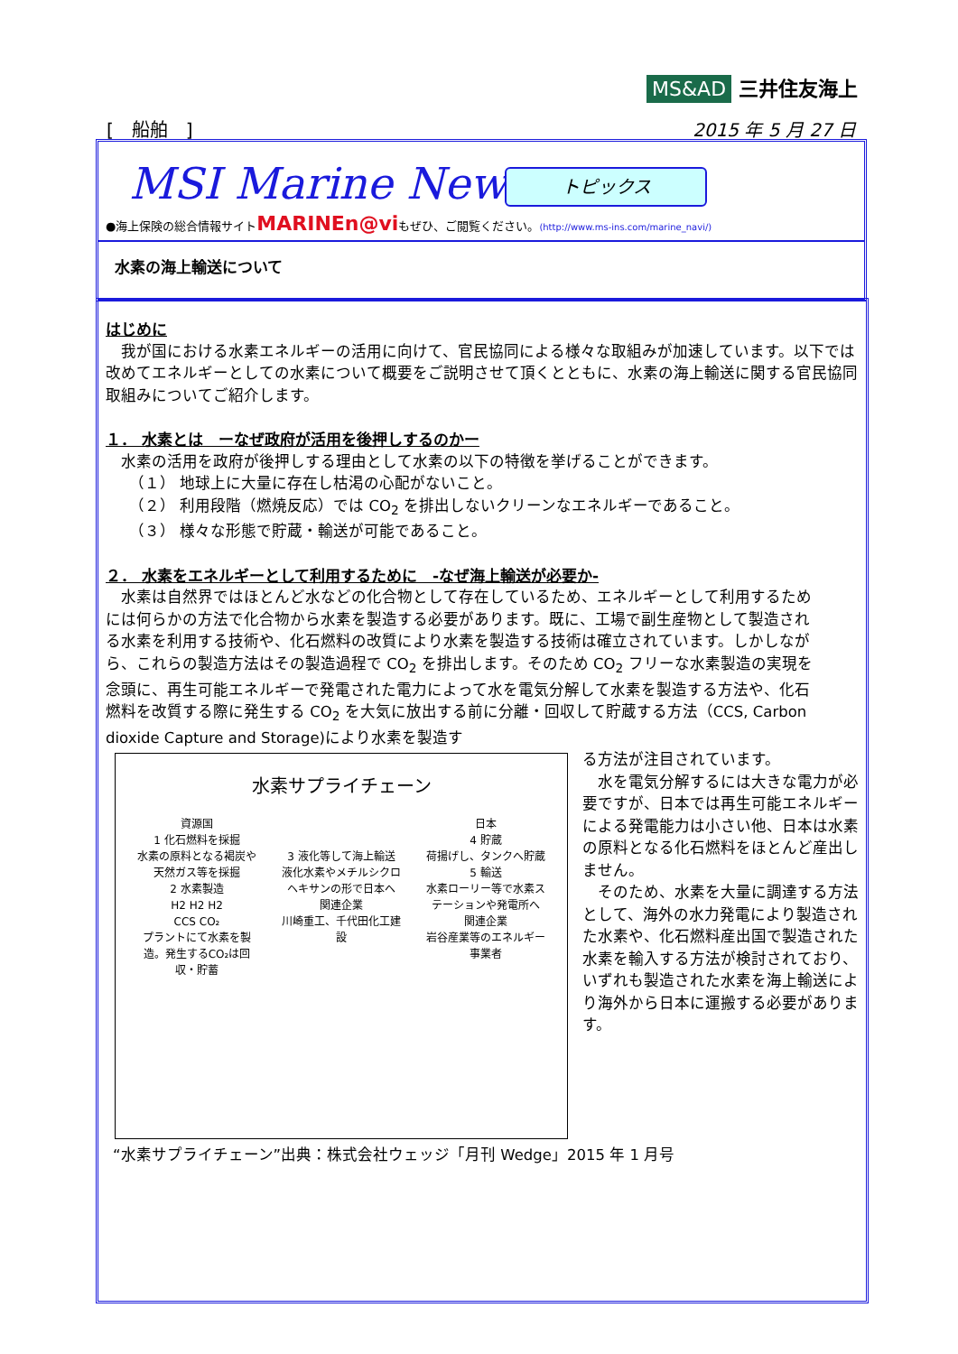MS&AD 三井住友海上
[　船舶　] 2015 年 5 月 27 日
MSI Marine News
トピックス
●海上保険の総合情報サイトMARINEn@viもぜひ、ご閲覧ください。(http://www.ms-ins.com/marine_navi/)
水素の海上輸送について
はじめに
　我が国における水素エネルギーの活用に向けて、官民協同による様々な取組みが加速しています。以下では改めてエネルギーとしての水素について概要をご説明させて頂くとともに、水素の海上輸送に関する官民協同取組みについてご紹介します。
１． 水素とは　ーなぜ政府が活用を後押しするのかー
　水素の活用を政府が後押しする理由として水素の以下の特徴を挙げることができます。
　　（１） 地球上に大量に存在し枯渇の心配がないこと。
　　（２） 利用段階（燃焼反応）では CO<sub>2</sub> を排出しないクリーンなエネルギーであること。
　　（３） 様々な形態で貯蔵・輸送が可能であること。
２． 水素をエネルギーとして利用するために　-なぜ海上輸送が必要か-
　水素は自然界ではほとんど水などの化合物として存在しているため、エネルギーとして利用するためには何らかの方法で化合物から水素を製造する必要があります。既に、工場で副生産物として製造される水素を利用する技術や、化石燃料の改質により水素を製造する技術は確立されています。しかしながら、これらの製造方法はその製造過程で CO<sub>2</sub> を排出します。そのため CO<sub>2</sub> フリーな水素製造の実現を念頭に、再生可能エネルギーで発電された電力によって水を電気分解して水素を製造する方法や、化石燃料を改質する際に発生する CO<sub>2</sub> を大気に放出する前に分離・回収して貯蔵する方法（CCS, Carbon dioxide Capture and Storage)により水素を製造す
水素サプライチェーン
資源国
1 化石燃料を採掘
水素の原料となる褐炭や天然ガス等を採掘
2 水素製造
H2 H2 H2
CCS CO₂
プラントにて水素を製造。発生するCO₂は回収・貯蓄
3 液化等して海上輸送
液化水素やメチルシクロヘキサンの形で日本へ
関連企業
川崎重工、千代田化工建設
日本
4 貯蔵
荷揚げし、タンクへ貯蔵
5 輸送
水素ローリー等で水素ステーションや発電所へ
関連企業
岩谷産業等のエネルギー事業者
る方法が注目されています。
　水を電気分解するには大きな電力が必要ですが、日本では再生可能エネルギーによる発電能力は小さい他、日本は水素の原料となる化石燃料をほとんど産出しません。
　そのため、水素を大量に調達する方法として、海外の水力発電により製造された水素や、化石燃料産出国で製造された水素を輸入する方法が検討されており、いずれも製造された水素を海上輸送により海外から日本に運搬する必要があります。
“水素サプライチェーン”出典：株式会社ウェッジ「月刊 Wedge」2015 年 1 月号